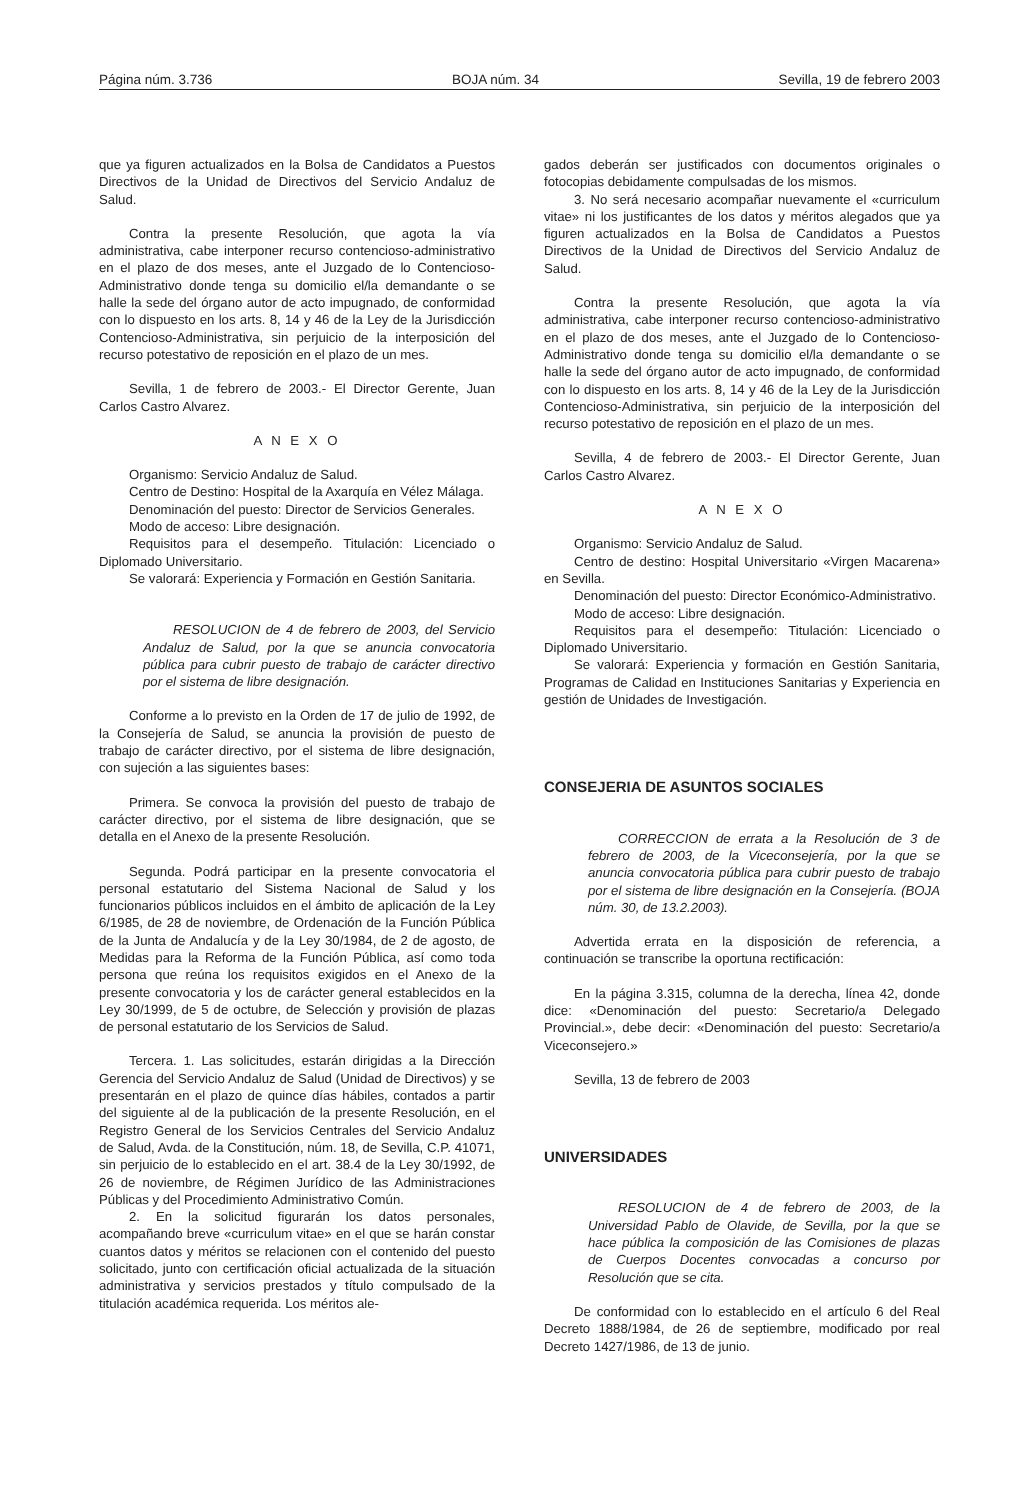Página núm. 3.736 BOJA núm. 34 Sevilla, 19 de febrero 2003
que ya figuren actualizados en la Bolsa de Candidatos a Puestos Directivos de la Unidad de Directivos del Servicio Andaluz de Salud.
Contra la presente Resolución, que agota la vía administrativa, cabe interponer recurso contencioso-administrativo en el plazo de dos meses, ante el Juzgado de lo Contencioso-Administrativo donde tenga su domicilio el/la demandante o se halle la sede del órgano autor de acto impugnado, de conformidad con lo dispuesto en los arts. 8, 14 y 46 de la Ley de la Jurisdicción Contencioso-Administrativa, sin perjuicio de la interposición del recurso potestativo de reposición en el plazo de un mes.
Sevilla, 1 de febrero de 2003.- El Director Gerente, Juan Carlos Castro Alvarez.
A N E X O
Organismo: Servicio Andaluz de Salud.
Centro de Destino: Hospital de la Axarquía en Vélez Málaga.
Denominación del puesto: Director de Servicios Generales.
Modo de acceso: Libre designación.
Requisitos para el desempeño. Titulación: Licenciado o Diplomado Universitario.
Se valorará: Experiencia y Formación en Gestión Sanitaria.
RESOLUCION de 4 de febrero de 2003, del Servicio Andaluz de Salud, por la que se anuncia convocatoria pública para cubrir puesto de trabajo de carácter directivo por el sistema de libre designación.
Conforme a lo previsto en la Orden de 17 de julio de 1992, de la Consejería de Salud, se anuncia la provisión de puesto de trabajo de carácter directivo, por el sistema de libre designación, con sujeción a las siguientes bases:
Primera. Se convoca la provisión del puesto de trabajo de carácter directivo, por el sistema de libre designación, que se detalla en el Anexo de la presente Resolución.
Segunda. Podrá participar en la presente convocatoria el personal estatutario del Sistema Nacional de Salud y los funcionarios públicos incluidos en el ámbito de aplicación de la Ley 6/1985, de 28 de noviembre, de Ordenación de la Función Pública de la Junta de Andalucía y de la Ley 30/1984, de 2 de agosto, de Medidas para la Reforma de la Función Pública, así como toda persona que reúna los requisitos exigidos en el Anexo de la presente convocatoria y los de carácter general establecidos en la Ley 30/1999, de 5 de octubre, de Selección y provisión de plazas de personal estatutario de los Servicios de Salud.
Tercera. 1. Las solicitudes, estarán dirigidas a la Dirección Gerencia del Servicio Andaluz de Salud (Unidad de Directivos) y se presentarán en el plazo de quince días hábiles, contados a partir del siguiente al de la publicación de la presente Resolución, en el Registro General de los Servicios Centrales del Servicio Andaluz de Salud, Avda. de la Constitución, núm. 18, de Sevilla, C.P. 41071, sin perjuicio de lo establecido en el art. 38.4 de la Ley 30/1992, de 26 de noviembre, de Régimen Jurídico de las Administraciones Públicas y del Procedimiento Administrativo Común.
2. En la solicitud figurarán los datos personales, acompañando breve «curriculum vitae» en el que se harán constar cuantos datos y méritos se relacionen con el contenido del puesto solicitado, junto con certificación oficial actualizada de la situación administrativa y servicios prestados y título compulsado de la titulación académica requerida. Los méritos ale-
gados deberán ser justificados con documentos originales o fotocopias debidamente compulsadas de los mismos.
3. No será necesario acompañar nuevamente el «curriculum vitae» ni los justificantes de los datos y méritos alegados que ya figuren actualizados en la Bolsa de Candidatos a Puestos Directivos de la Unidad de Directivos del Servicio Andaluz de Salud.
Contra la presente Resolución, que agota la vía administrativa, cabe interponer recurso contencioso-administrativo en el plazo de dos meses, ante el Juzgado de lo Contencioso-Administrativo donde tenga su domicilio el/la demandante o se halle la sede del órgano autor de acto impugnado, de conformidad con lo dispuesto en los arts. 8, 14 y 46 de la Ley de la Jurisdicción Contencioso-Administrativa, sin perjuicio de la interposición del recurso potestativo de reposición en el plazo de un mes.
Sevilla, 4 de febrero de 2003.- El Director Gerente, Juan Carlos Castro Alvarez.
A N E X O
Organismo: Servicio Andaluz de Salud.
Centro de destino: Hospital Universitario «Virgen Macarena» en Sevilla.
Denominación del puesto: Director Económico-Administrativo.
Modo de acceso: Libre designación.
Requisitos para el desempeño: Titulación: Licenciado o Diplomado Universitario.
Se valorará: Experiencia y formación en Gestión Sanitaria, Programas de Calidad en Instituciones Sanitarias y Experiencia en gestión de Unidades de Investigación.
CONSEJERIA DE ASUNTOS SOCIALES
CORRECCION de errata a la Resolución de 3 de febrero de 2003, de la Viceconsejería, por la que se anuncia convocatoria pública para cubrir puesto de trabajo por el sistema de libre designación en la Consejería. (BOJA núm. 30, de 13.2.2003).
Advertida errata en la disposición de referencia, a continuación se transcribe la oportuna rectificación:
En la página 3.315, columna de la derecha, línea 42, donde dice: «Denominación del puesto: Secretario/a Delegado Provincial.», debe decir: «Denominación del puesto: Secretario/a Viceconsejero.»
Sevilla, 13 de febrero de 2003
UNIVERSIDADES
RESOLUCION de 4 de febrero de 2003, de la Universidad Pablo de Olavide, de Sevilla, por la que se hace pública la composición de las Comisiones de plazas de Cuerpos Docentes convocadas a concurso por Resolución que se cita.
De conformidad con lo establecido en el artículo 6 del Real Decreto 1888/1984, de 26 de septiembre, modificado por real Decreto 1427/1986, de 13 de junio.